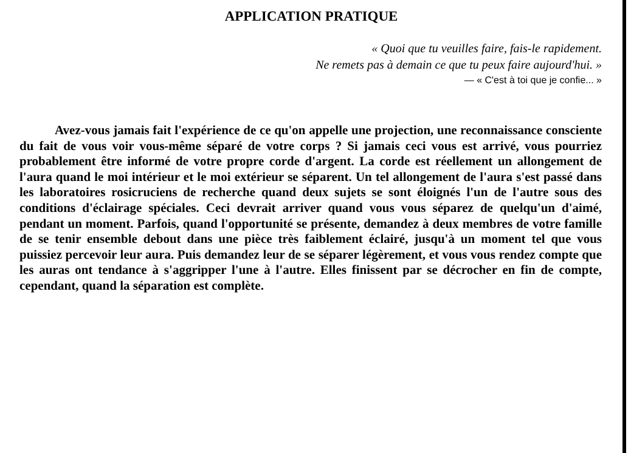APPLICATION PRATIQUE
« Quoi que tu veuilles faire, fais-le rapidement.
Ne remets pas à demain ce que tu peux faire aujourd'hui. »
— « C'est à toi que je confie... »
Avez-vous jamais fait l'expérience de ce qu'on appelle une projection, une reconnaissance consciente du fait de vous voir vous-même séparé de votre corps ? Si jamais ceci vous est arrivé, vous pourriez probablement être informé de votre propre corde d'argent. La corde est réellement un allongement de l'aura quand le moi intérieur et le moi extérieur se séparent. Un tel allongement de l'aura s'est passé dans les laboratoires rosicruciens de recherche quand deux sujets se sont éloignés l'un de l'autre sous des conditions d'éclairage spéciales. Ceci devrait arriver quand vous vous séparez de quelqu'un d'aimé, pendant un moment. Parfois, quand l'opportunité se présente, demandez à deux membres de votre famille de se tenir ensemble debout dans une pièce très faiblement éclairé, jusqu'à un moment tel que vous puissiez percevoir leur aura. Puis demandez leur de se séparer légèrement, et vous vous rendez compte que les auras ont tendance à s'aggripper l'une à l'autre. Elles finissent par se décrocher en fin de compte, cependant, quand la séparation est complète.